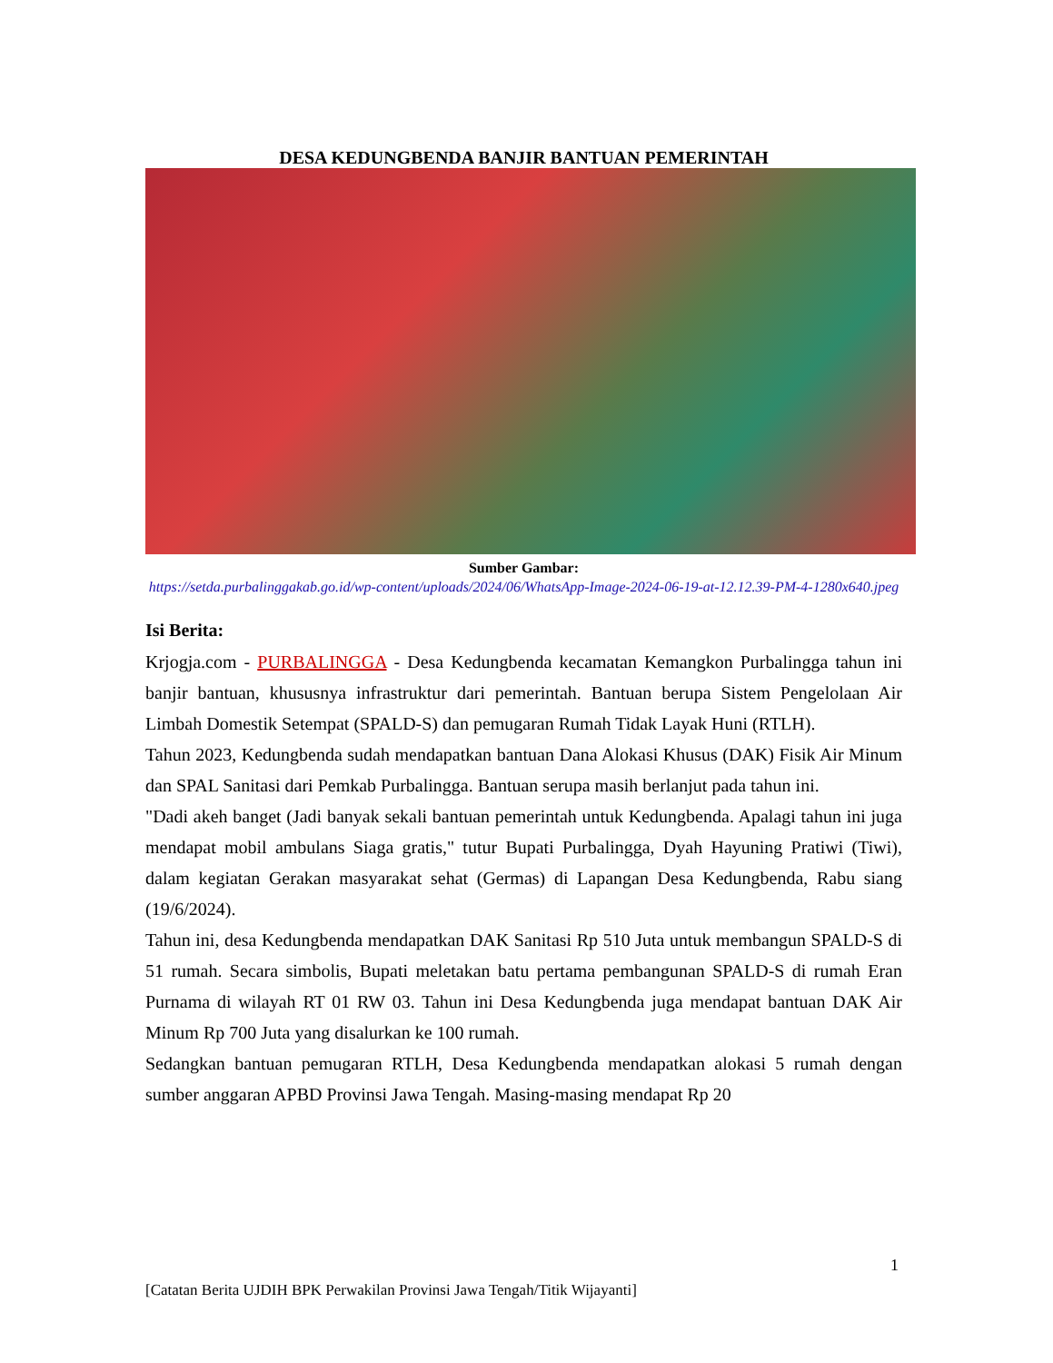DESA KEDUNGBENDA BANJIR BANTUAN PEMERINTAH
Sumber Gambar:
https://setda.purbalinggakab.go.id/wp-content/uploads/2024/06/WhatsApp-Image-2024-06-19-at-12.12.39-PM-4-1280x640.jpeg
Isi Berita:
Krjogja.com - PURBALINGGA - Desa Kedungbenda kecamatan Kemangkon Purbalingga tahun ini banjir bantuan, khususnya infrastruktur dari pemerintah. Bantuan berupa Sistem Pengelolaan Air Limbah Domestik Setempat (SPALD-S) dan pemugaran Rumah Tidak Layak Huni (RTLH).
Tahun 2023, Kedungbenda sudah mendapatkan bantuan Dana Alokasi Khusus (DAK) Fisik Air Minum dan SPAL Sanitasi dari Pemkab Purbalingga. Bantuan serupa masih berlanjut pada tahun ini.
"Dadi akeh banget (Jadi banyak sekali bantuan pemerintah untuk Kedungbenda. Apalagi tahun ini juga mendapat mobil ambulans Siaga gratis," tutur Bupati Purbalingga, Dyah Hayuning Pratiwi (Tiwi), dalam kegiatan Gerakan masyarakat sehat (Germas) di Lapangan Desa Kedungbenda, Rabu siang (19/6/2024).
Tahun ini, desa Kedungbenda mendapatkan DAK Sanitasi Rp 510 Juta untuk membangun SPALD-S di 51 rumah. Secara simbolis, Bupati meletakan batu pertama pembangunan SPALD-S di rumah Eran Purnama di wilayah RT 01 RW 03. Tahun ini Desa Kedungbenda juga mendapat bantuan DAK Air Minum Rp 700 Juta yang disalurkan ke 100 rumah.
Sedangkan bantuan pemugaran RTLH, Desa Kedungbenda mendapatkan alokasi 5 rumah dengan sumber anggaran APBD Provinsi Jawa Tengah. Masing-masing mendapat Rp 20
1
[Catatan Berita UJDIH BPK Perwakilan Provinsi Jawa Tengah/Titik Wijayanti]